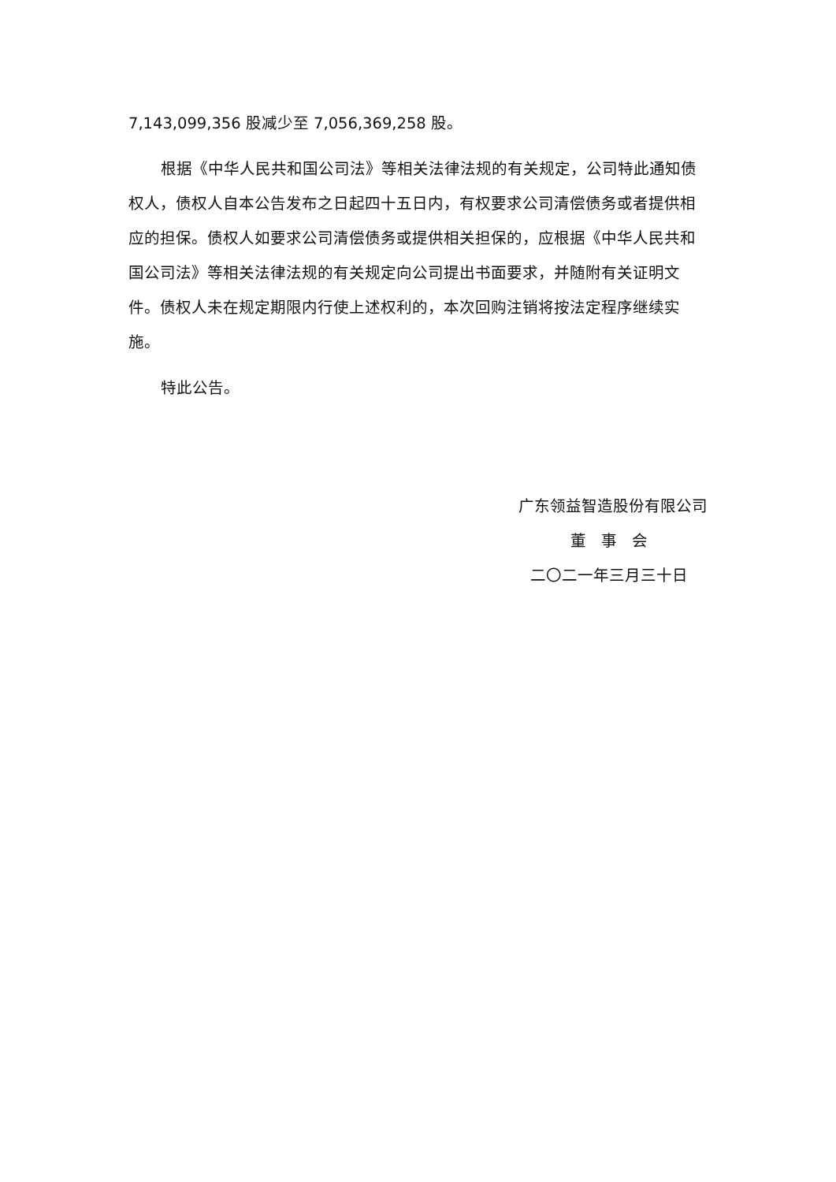7,143,099,356 股减少至 7,056,369,258 股。
根据《中华人民共和国公司法》等相关法律法规的有关规定，公司特此通知债权人，债权人自本公告发布之日起四十五日内，有权要求公司清偿债务或者提供相应的担保。债权人如要求公司清偿债务或提供相关担保的，应根据《中华人民共和国公司法》等相关法律法规的有关规定向公司提出书面要求，并随附有关证明文件。债权人未在规定期限内行使上述权利的，本次回购注销将按法定程序继续实施。
特此公告。
广东领益智造股份有限公司
董 事 会
二〇二一年三月三十日